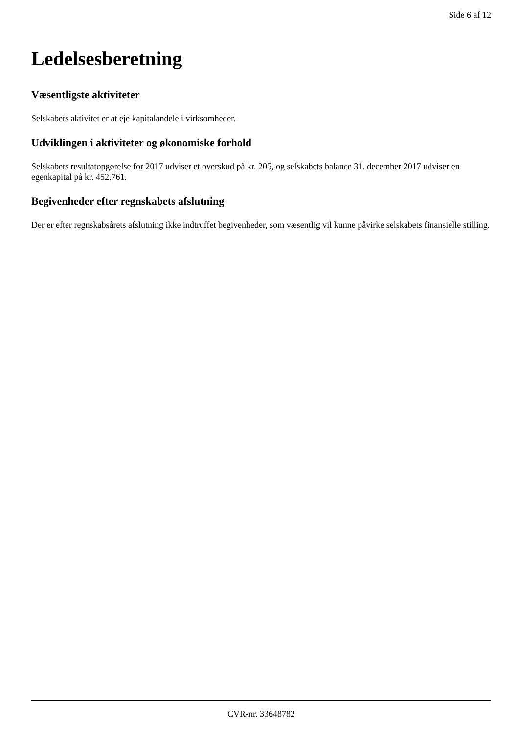Side 6 af 12
Ledelsesberetning
Væsentligste aktiviteter
Selskabets aktivitet er at eje kapitalandele i virksomheder.
Udviklingen i aktiviteter og økonomiske forhold
Selskabets resultatopgørelse for 2017 udviser et overskud på kr. 205, og selskabets balance 31. december 2017 udviser en egenkapital på kr. 452.761.
Begivenheder efter regnskabets afslutning
Der er efter regnskabsårets afslutning ikke indtruffet begivenheder, som væsentlig vil kunne påvirke selskabets finansielle stilling.
CVR-nr. 33648782